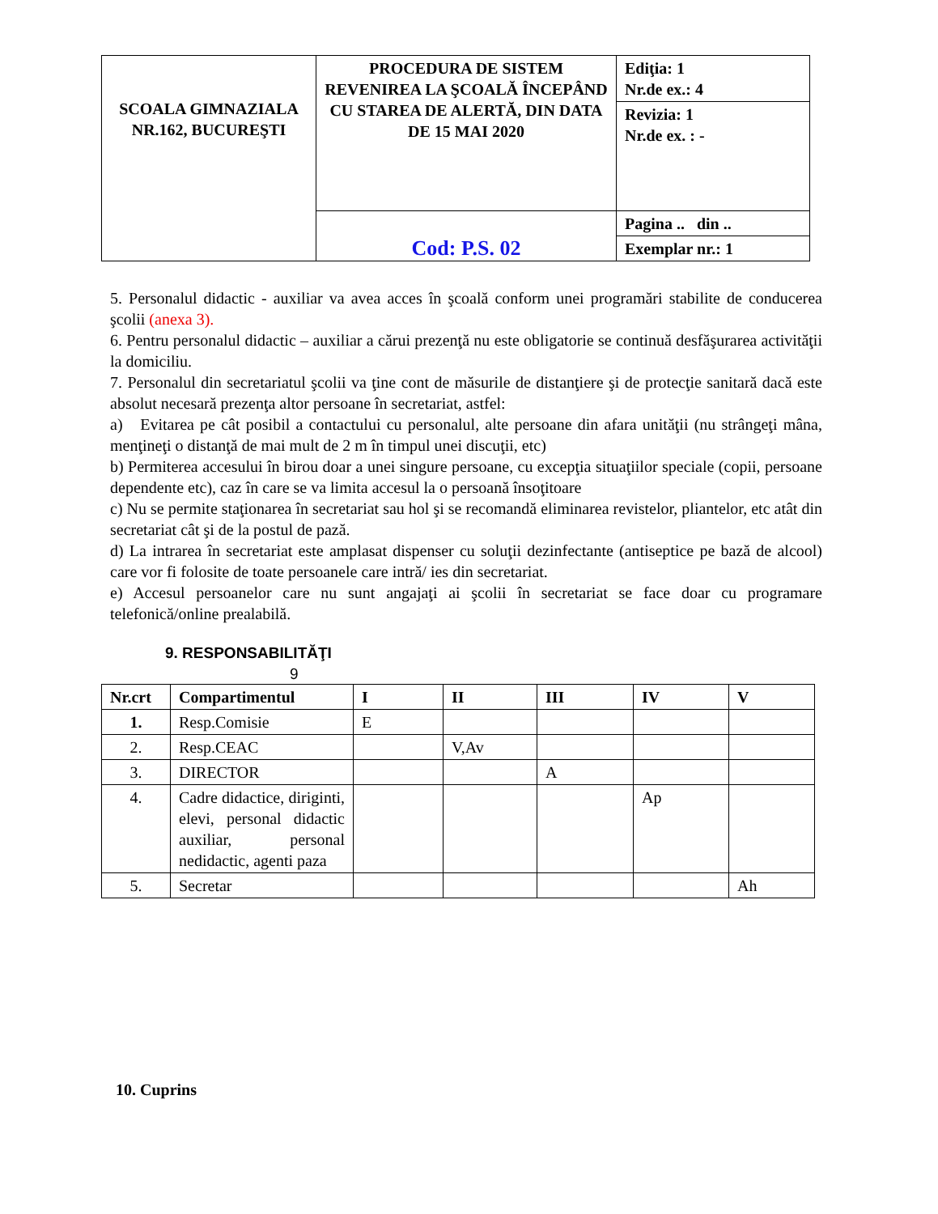| SCOALA GIMNAZIALA NR.162, BUCUREŞTI | PROCEDURA DE SISTEM REVENIREA LA ŞCOALĂ ÎNCEPÂND CU STAREA DE ALERTĂ, DIN DATA DE 15 MAI 2020 | Ediţia: 1 Nr.de ex.: 4 |
| | | Revizia: 1 Nr.de ex. : - |
| | Cod: P.S. 02 | Pagina .. din .. |
| | | Exemplar nr.: 1 |
5. Personalul didactic - auxiliar va avea acces în şcoală conform unei programări stabilite de conducerea şcolii (anexa 3).
6. Pentru personalul didactic – auxiliar a cărui prezenţă nu este obligatorie se continuă desfăşurarea activităţii la domiciliu.
7. Personalul din secretariatul şcolii va ţine cont de măsurile de distanţiere şi de protecţie sanitară dacă este absolut necesară prezenţa altor persoane în secretariat, astfel:
a) Evitarea pe cât posibil a contactului cu personalul, alte persoane din afara unităţii (nu strângeţi mâna, menţineţi o distanţă de mai mult de 2 m în timpul unei discuţii, etc)
b) Permiterea accesului în birou doar a unei singure persoane, cu excepţia situaţiilor speciale (copii, persoane dependente etc), caz în care se va limita accesul la o persoană însoţitoare
c) Nu se permite staţionarea în secretariat sau hol şi se recomandă eliminarea revistelor, pliantelor, etc atât din secretariat cât şi de la postul de pază.
d) La intrarea în secretariat este amplasat dispenser cu soluţii dezinfectante (antiseptice pe bază de alcool) care vor fi folosite de toate persoanele care intră/ ies din secretariat.
e) Accesul persoanelor care nu sunt angajaţi ai şcolii în secretariat se face doar cu programare telefonică/online prealabilă.
9. RESPONSABILITĂŢI
9
| Nr.crt | Compartimentul | I | II | III | IV | V |
| --- | --- | --- | --- | --- | --- | --- |
| 1. | Resp.Comisie | E | | | | |
| 2. | Resp.CEAC | | V,Av | | | |
| 3. | DIRECTOR | | | A | | |
| 4. | Cadre didactice, diriginti, elevi, personal didactic auxiliar, personal nedidactic, agenti paza | | | | Ap | |
| 5. | Secretar | | | | | Ah |
10. Cuprins